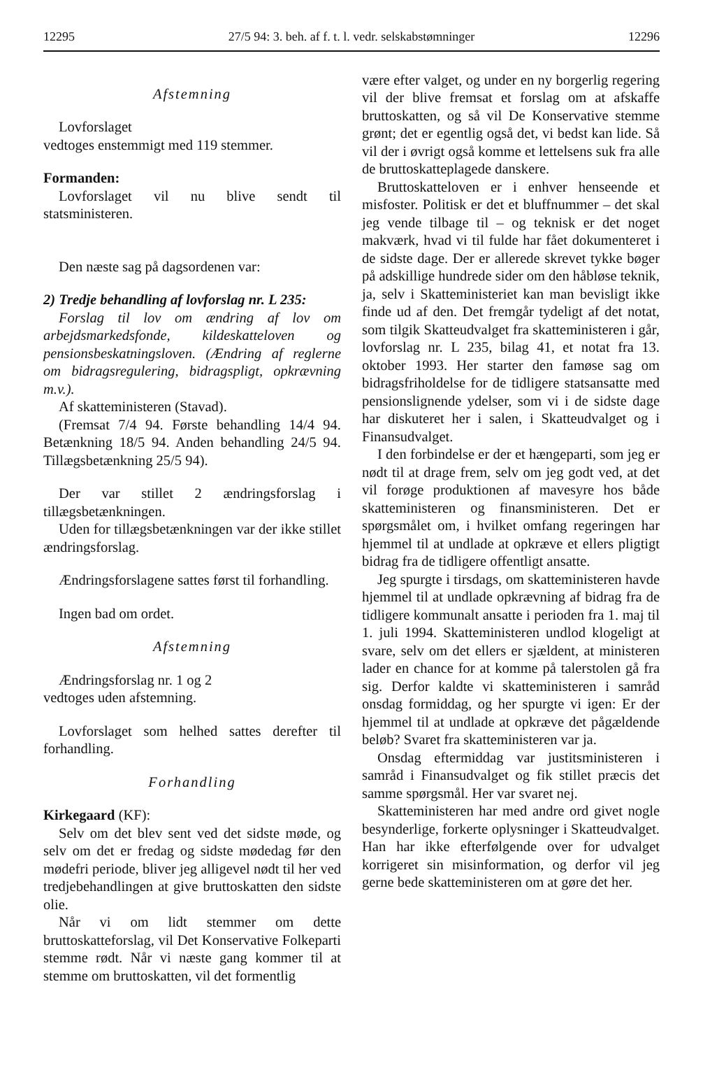12295 27/5 94: 3. beh. af f. t. l. vedr. selskabstømninger 12296
Afstemning
Lovforslaget
vedtoges enstemmigt med 119 stemmer.
Formanden:
Lovforslaget vil nu blive sendt til statsministeren.
Den næste sag på dagsordenen var:
2) Tredje behandling af lovforslag nr. L 235:
Forslag til lov om ændring af lov om arbejdsmarkedsfonde, kildeskatteloven og pensionsbeskatningsloven. (Ændring af reglerne om bidragsregulering, bidragspligt, opkrævning m.v.).
Af skatteministeren (Stavad).
(Fremsat 7/4 94. Første behandling 14/4 94. Betænkning 18/5 94. Anden behandling 24/5 94. Tillægsbetænkning 25/5 94).
Der var stillet 2 ændringsforslag i tillægsbetænkningen.
Uden for tillægsbetænkningen var der ikke stillet ændringsforslag.
Ændringsforslagene sattes først til forhandling.
Ingen bad om ordet.
Afstemning
Ændringsforslag nr. 1 og 2
vedtoges uden afstemning.
Lovforslaget som helhed sattes derefter til forhandling.
Forhandling
Kirkegaard (KF):
Selv om det blev sent ved det sidste møde, og selv om det er fredag og sidste mødedag før den mødefri periode, bliver jeg alligevel nødt til her ved tredjebehandlingen at give bruttoskatten den sidste olie.
Når vi om lidt stemmer om dette bruttoskatteforslag, vil Det Konservative Folkeparti stemme rødt. Når vi næste gang kommer til at stemme om bruttoskatten, vil det formentlig
være efter valget, og under en ny borgerlig regering vil der blive fremsat et forslag om at afskaffe bruttoskatten, og så vil De Konservative stemme grønt; det er egentlig også det, vi bedst kan lide. Så vil der i øvrigt også komme et lettelsens suk fra alle de bruttoskatteplagede danskere.
Bruttoskatteloven er i enhver henseende et misfoster. Politisk er det et bluffnummer – det skal jeg vende tilbage til – og teknisk er det noget makværk, hvad vi til fulde har fået dokumenteret i de sidste dage. Der er allerede skrevet tykke bøger på adskillige hundrede sider om den håbløse teknik, ja, selv i Skatteministeriet kan man bevisligt ikke finde ud af den. Det fremgår tydeligt af det notat, som tilgik Skatteudvalget fra skatteministeren i går, lovforslag nr. L 235, bilag 41, et notat fra 13. oktober 1993. Her starter den famøse sag om bidragsfriholdelse for de tidligere statsansatte med pensionslignende ydelser, som vi i de sidste dage har diskuteret her i salen, i Skatteudvalget og i Finansudvalget.
I den forbindelse er der et hængeparti, som jeg er nødt til at drage frem, selv om jeg godt ved, at det vil forøge produktionen af mavesyre hos både skatteministeren og finansministeren. Det er spørgsmålet om, i hvilket omfang regeringen har hjemmel til at undlade at opkræve et ellers pligtigt bidrag fra de tidligere offentligt ansatte.
Jeg spurgte i tirsdags, om skatteministeren havde hjemmel til at undlade opkrævning af bidrag fra de tidligere kommunalt ansatte i perioden fra 1. maj til 1. juli 1994. Skatteministeren undlod klogeligt at svare, selv om det ellers er sjældent, at ministeren lader en chance for at komme på talerstolen gå fra sig. Derfor kaldte vi skatteministeren i samråd onsdag formiddag, og her spurgte vi igen: Er der hjemmel til at undlade at opkræve det pågældende beløb? Svaret fra skatteministeren var ja.
Onsdag eftermiddag var justitsministeren i samråd i Finansudvalget og fik stillet præcis det samme spørgsmål. Her var svaret nej.
Skatteministeren har med andre ord givet nogle besynderlige, forkerte oplysninger i Skatteudvalget. Han har ikke efterfølgende over for udvalget korrigeret sin misinformation, og derfor vil jeg gerne bede skatteministeren om at gøre det her.